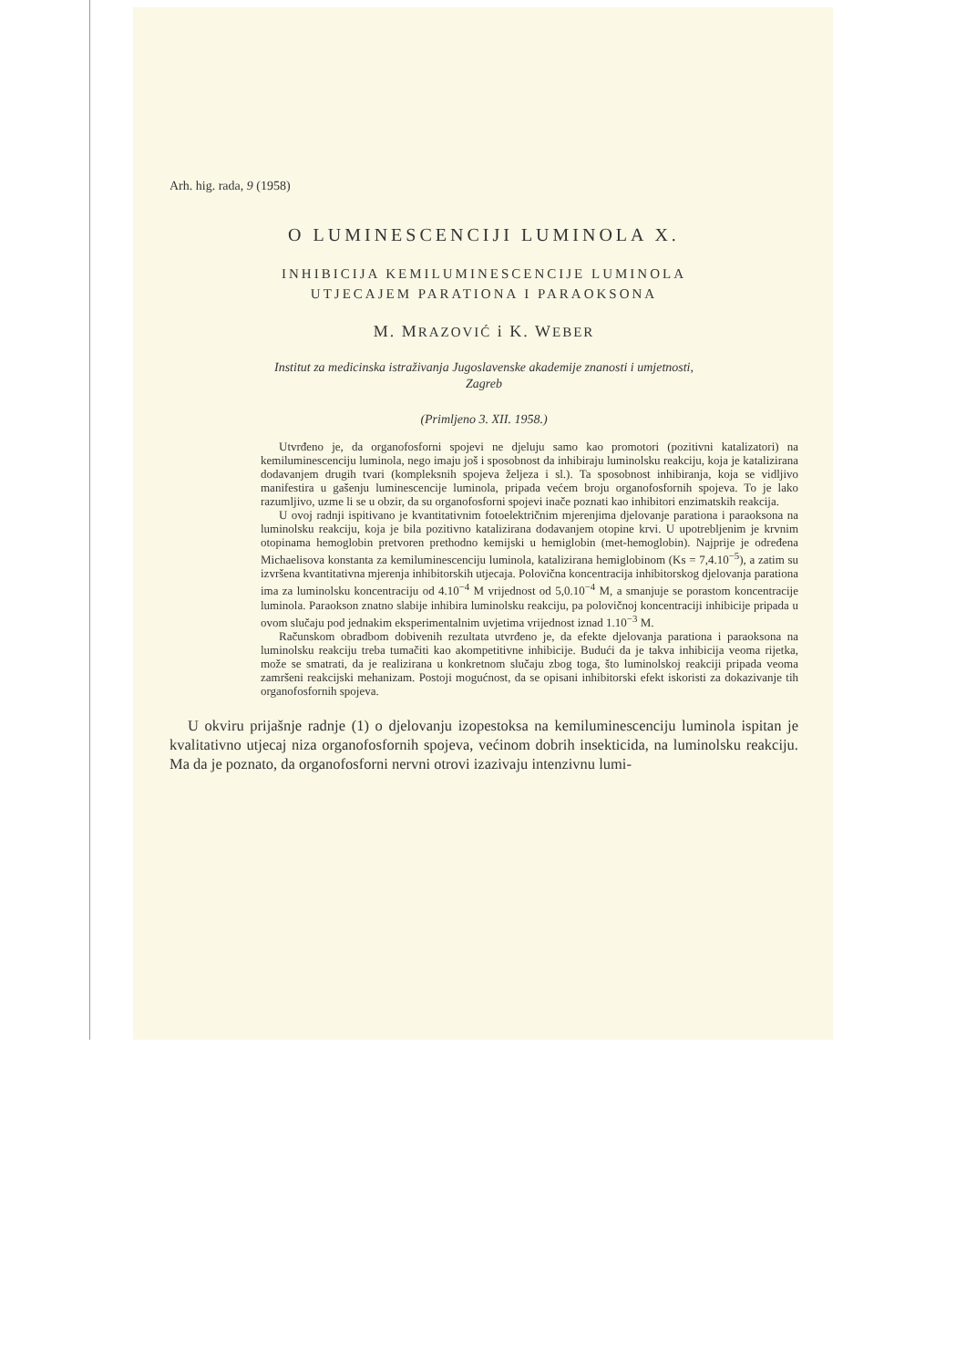Arh. hig. rada, 9 (1958)
O LUMINESCENCIJI LUMINOLA X.
INHIBICIJA KEMILUMINESCENCIJE LUMINOLA
UTJECAJEM PARATIONA I PARAOKSONA
M. MRAZOVIĆ i K. WEBER
Institut za medicinska istraživanja Jugoslavenske akademije znanosti i umjetnosti,
Zagreb
(Primljeno 3. XII. 1958.)
Utvrđeno je, da organofosforni spojevi ne djeluju samo kao promotori (pozitivni katalizatori) na kemiluminescenciju luminola, nego imaju još i sposobnost da inhibiraju luminolsku reakciju, koja je katalizirana dodavanjem drugih tvari (kompleksnih spojeva željeza i sl.). Ta sposobnost inhibiranja, koja se vidljivo manifestira u gašenju luminescencije luminola, pripada većem broju organofosfornih spojeva. To je lako razumljivo, uzme li se u obzir, da su organofosforni spojevi inače poznati kao inhibitori enzimatskih reakcija.
U ovoj radnji ispitivano je kvantitativnim fotoelektričnim mjerenjima djelovanje parationa i paraoksona na luminolsku reakciju, koja je bila pozitivno katalizirana dodavanjem otopine krvi. U upotrebljenim je krvnim otopinama hemoglobin pretvoren prethodno kemijski u hemiglobin (met-hemoglobin). Najprije je određena Michaelisova konstanta za kemiluminescenciju luminola, katalizirana hemiglobinom (Ks = 7,4.10<sup>−5</sup>), a zatim su izvršena kvantitativna mjerenja inhibitorskih utjecaja. Polovična koncentracija inhibitorskog djelovanja parationa ima za luminolsku koncentraciju od 4.10<sup>−4</sup> M vrijednost od 5,0.10<sup>−4</sup> M, a smanjuje se porastom koncentracije luminola. Paraokson znatno slabije inhibira luminolsku reakciju, pa polovičnoj koncentraciji inhibicije pripada u ovom slučaju pod jednakim eksperimentalnim uvjetima vrijednost iznad 1.10<sup>−3</sup> M.
Računskom obradbom dobivenih rezultata utvrđeno je, da efekte djelovanja parationa i paraoksona na luminolsku reakciju treba tumačiti kao akompetitivne inhibicije. Budući da je takva inhibicija veoma rijetka, može se smatrati, da je realizirana u konkretnom slučaju zbog toga, što luminolskoj reakciji pripada veoma zamršeni reakcijski mehanizam. Postoji mogućnost, da se opisani inhibitorski efekt iskoristi za dokazivanje tih organofosfornih spojeva.
U okviru prijašnje radnje (1) o djelovanju izopestoksa na kemiluminescenciju luminola ispitan je kvalitativno utjecaj niza organofosfornih spojeva, većinom dobrih insekticida, na luminolsku reakciju. Ma da je poznato, da organofosforni nervni otrovi izazivaju intenzivnu lumi-